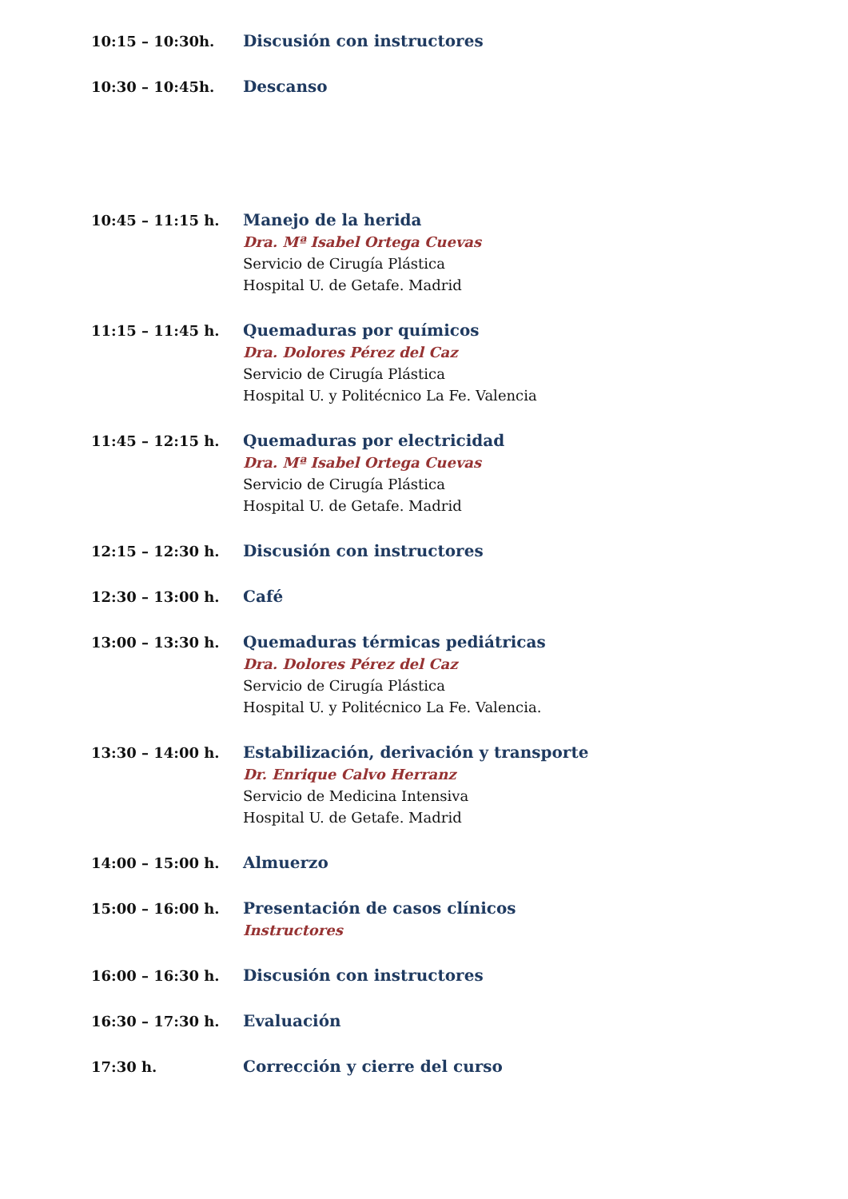10:15 – 10:30h. Discusión con instructores
10:30 – 10:45h. Descanso
10:45 – 11:15 h. Manejo de la herida
Dra. Mª Isabel Ortega Cuevas
Servicio de Cirugía Plástica
Hospital U. de Getafe. Madrid
11:15 – 11:45 h. Quemaduras por químicos
Dra. Dolores Pérez del Caz
Servicio de Cirugía Plástica
Hospital U. y Politécnico La Fe. Valencia
11:45 – 12:15 h. Quemaduras por electricidad
Dra. Mª Isabel Ortega Cuevas
Servicio de Cirugía Plástica
Hospital U. de Getafe. Madrid
12:15 – 12:30 h. Discusión con instructores
12:30 – 13:00 h. Café
13:00 – 13:30 h. Quemaduras térmicas pediátricas
Dra. Dolores Pérez del Caz
Servicio de Cirugía Plástica
Hospital U. y Politécnico La Fe. Valencia.
13:30 – 14:00 h. Estabilización, derivación y transporte
Dr. Enrique Calvo Herranz
Servicio de Medicina Intensiva
Hospital U. de Getafe. Madrid
14:00 – 15:00 h. Almuerzo
15:00 – 16:00 h. Presentación de casos clínicos
Instructores
16:00 – 16:30 h. Discusión con instructores
16:30 – 17:30 h. Evaluación
17:30 h. Corrección y cierre del curso